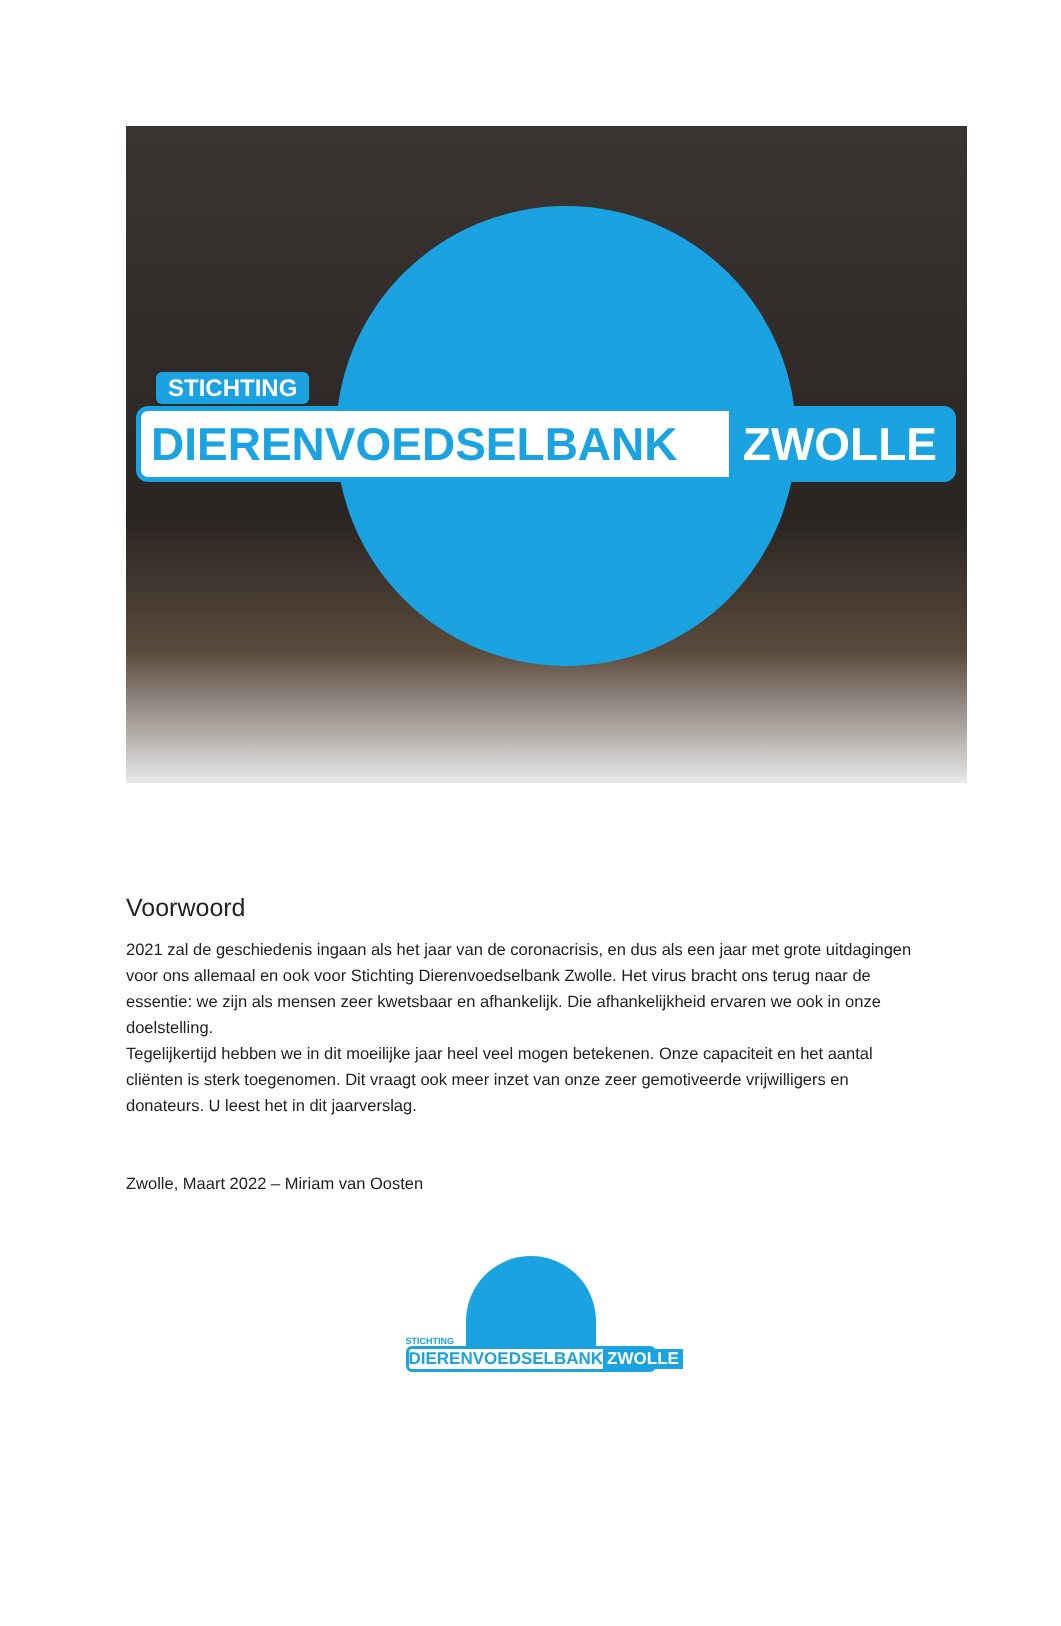STICHTING
DIERENVOEDSELBANK ZWOLLE
Voorwoord
2021 zal de geschiedenis ingaan als het jaar van de coronacrisis, en dus als een jaar met grote uitdagingen voor ons allemaal en ook voor Stichting Dierenvoedselbank Zwolle. Het virus bracht ons terug naar de essentie: we zijn als mensen zeer kwetsbaar en afhankelijk. Die afhankelijkheid ervaren we ook in onze doelstelling.
Tegelijkertijd hebben we in dit moeilijke jaar heel veel mogen betekenen. Onze capaciteit en het aantal cliënten is sterk toegenomen. Dit vraagt ook meer inzet van onze zeer gemotiveerde vrijwilligers en donateurs. U leest het in dit jaarverslag.
Zwolle, Maart 2022 – Miriam van Oosten
STICHTING
DIERENVOEDSELBANK ZWOLLE